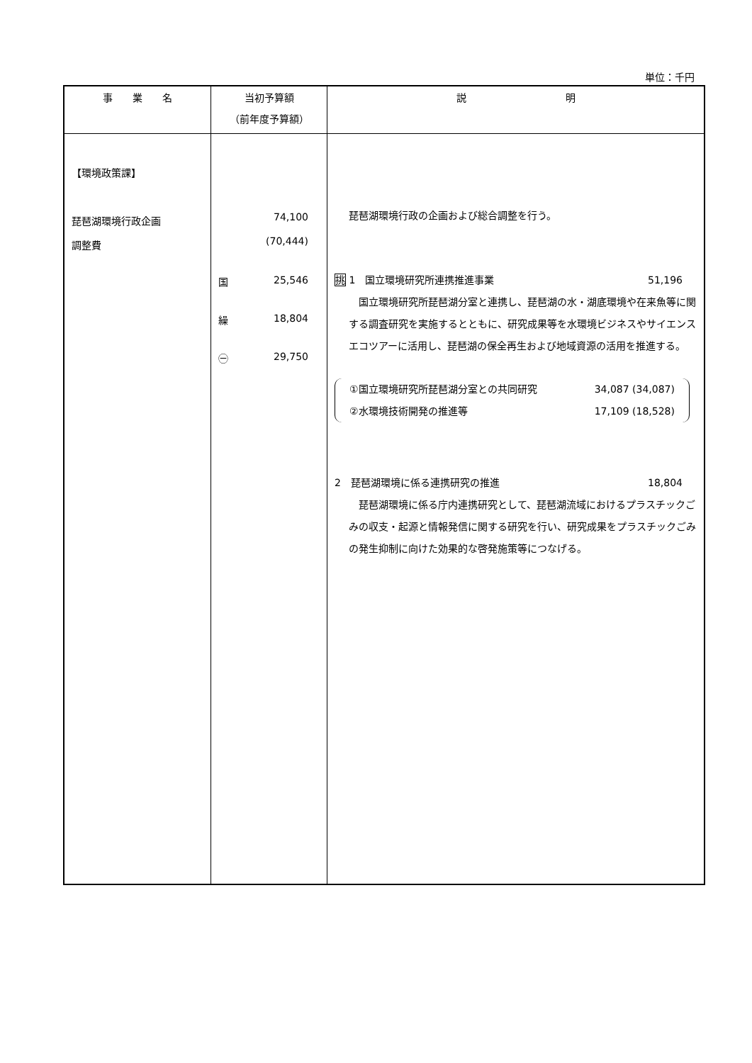単位：千円
| 事 業 名 | 当初予算額 （前年度予算額） | 説 明 |
| --- | --- | --- |
| 【環境政策課】 琵琶湖環境行政企画 調整費 | 74,100 (70,444) 国 25,546 繰 18,804 ㊀ 29,750 | 琵琶湖環境行政の企画および総合調整を行う。 挑 1 国立環境研究所連携推進事業 51,196 国立環境研究所琵琶湖分室と連携し、琵琶湖の水・湖底環境や在来魚等に関する調査研究を実施するとともに、研究成果等を水環境ビジネスやサイエンスエコツアーに活用し、琵琶湖の保全再生および地域資源の活用を推進する。 ①国立環境研究所琵琶湖分室との共同研究 34,087 (34,087) ②水環境技術開発の推進等 17,109 (18,528) 2 琵琶湖環境に係る連携研究の推進 18,804 琵琶湖環境に係る庁内連携研究として、琵琶湖流域におけるプラスチックごみの収支・起源と情報発信に関する研究を行い、研究成果をプラスチックごみの発生抑制に向けた効果的な啓発施策等につなげる。 |